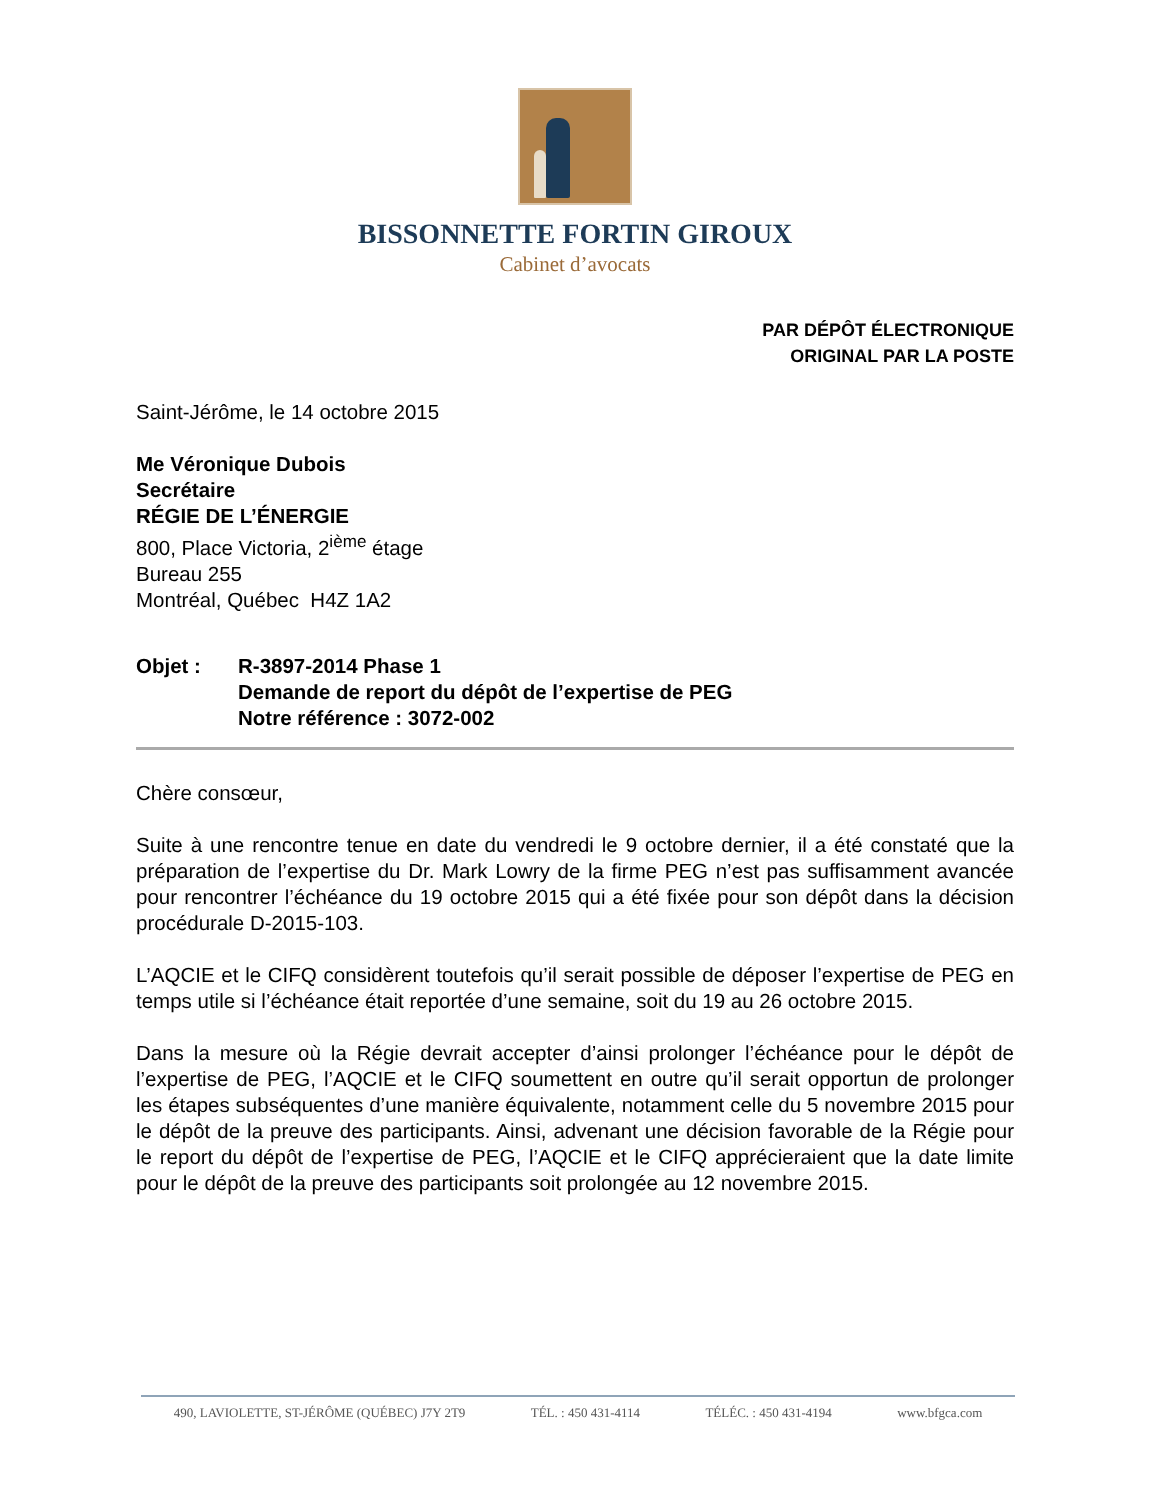BISSONNETTE FORTIN GIROUX
Cabinet d’avocats
PAR DÉPÔT ÉLECTRONIQUE
ORIGINAL PAR LA POSTE
Saint-Jérôme, le 14 octobre 2015
Me Véronique Dubois
Secrétaire
RÉGIE DE L’ÉNERGIE
800, Place Victoria, 2<sup>ième</sup> étage
Bureau 255
Montréal, Québec H4Z 1A2
Objet : R-3897-2014 Phase 1
Demande de report du dépôt de l’expertise de PEG
Notre référence : 3072-002
Chère consœur,
Suite à une rencontre tenue en date du vendredi le 9 octobre dernier, il a été constaté que la préparation de l’expertise du Dr. Mark Lowry de la firme PEG n’est pas suffisamment avancée pour rencontrer l’échéance du 19 octobre 2015 qui a été fixée pour son dépôt dans la décision procédurale D-2015-103.
L’AQCIE et le CIFQ considèrent toutefois qu’il serait possible de déposer l’expertise de PEG en temps utile si l’échéance était reportée d’une semaine, soit du 19 au 26 octobre 2015.
Dans la mesure où la Régie devrait accepter d’ainsi prolonger l’échéance pour le dépôt de l’expertise de PEG, l’AQCIE et le CIFQ soumettent en outre qu’il serait opportun de prolonger les étapes subséquentes d’une manière équivalente, notamment celle du 5 novembre 2015 pour le dépôt de la preuve des participants. Ainsi, advenant une décision favorable de la Régie pour le report du dépôt de l’expertise de PEG, l’AQCIE et le CIFQ apprécieraient que la date limite pour le dépôt de la preuve des participants soit prolongée au 12 novembre 2015.
490, LAVIOLETTE, ST-JÉRÔME (QUÉBEC) J7Y 2T9 TÉL. : 450 431-4114 TÉLÉC. : 450 431-4194 www.bfgca.com